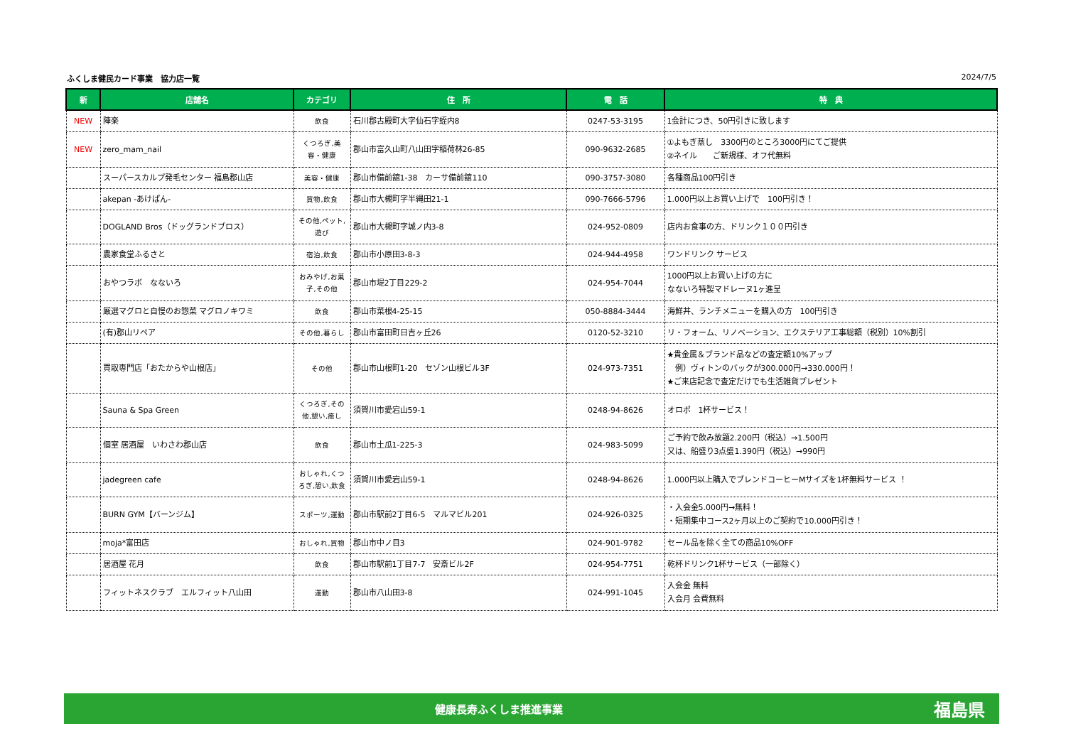ふくしま健民カード事業　協力店一覧 2024/7/5
| 新 | 店舗名 | カテゴリ | 住 所 | 電 話 | 特 典 |
| --- | --- | --- | --- | --- | --- |
| NEW | 陣楽 | 飲食 | 石川郡古殿町大字仙石字蛭内8 | 0247-53-3195 | 1会計につき、50円引きに致します |
| NEW | zero_mam_nail | くつろぎ,美容・健康 | 郡山市富久山町八山田字稲荷林26-85 | 090-9632-2685 | ①よもぎ蒸し 3300円のところ3000円にてご提供 ②ネイル ご新規様、オフ代無料 |
| | スーパースカルプ発毛センター 福島郡山店 | 美容・健康 | 郡山市備前舘1-38 カーサ備前舘110 | 090-3757-3080 | 各種商品100円引き |
| | akepan -あけぱん- | 買物,飲食 | 郡山市大槻町字半縄田21-1 | 090-7666-5796 | 1.000円以上お買い上げで 100円引き！ |
| | DOGLAND Bros（ドッグランドブロス） | その他,ペット,遊び | 郡山市大槻町字城ノ内3-8 | 024-952-0809 | 店内お食事の方、ドリンク１００円引き |
| | 農家食堂ふるさと | 宿泊,飲食 | 郡山市小原田3-8-3 | 024-944-4958 | ワンドリンク サービス |
| | おやつラボ なないろ | おみやげ,お菓子,その他 | 郡山市堤2丁目229-2 | 024-954-7044 | 1000円以上お買い上げの方に なないろ特製マドレーヌ1ヶ進呈 |
| | 厳選マグロと自慢のお惣菜 マグロノキワミ | 飲食 | 郡山市菜根4-25-15 | 050-8884-3444 | 海鮮丼、ランチメニューを購入の方 100円引き |
| | (有)郡山リペア | その他,暮らし | 郡山市富田町日吉ヶ丘26 | 0120-52-3210 | リ・フォーム、リノベーション、エクステリア工事総額（税別）10%割引 |
| | 買取専門店「おたからや山根店」 | その他 | 郡山市山根町1-20 セゾン山根ビル3F | 024-973-7351 | ★貴金属＆ブランド品などの査定額10%アップ 例）ヴィトンのバックが300.000円→330.000円！ ★ご来店記念で査定だけでも生活雑貨プレゼント |
| | Sauna & Spa Green | くつろぎ,その他,憩い,癒し | 須賀川市愛宕山59-1 | 0248-94-8626 | オロポ 1杯サービス！ |
| | 個室 居酒屋 いわさわ郡山店 | 飲食 | 郡山市土瓜1-225-3 | 024-983-5099 | ご予約で飲み放題2.200円（税込）→1.500円 又は、船盛り3点盛1.390円（税込）→990円 |
| | jadegreen cafe | おしゃれ,くつろぎ,憩い,飲食 | 須賀川市愛宕山59-1 | 0248-94-8626 | 1.000円以上購入でブレンドコーヒーMサイズを1杯無料サービス ！ |
| | BURN GYM【バーンジム】 | スポーツ,運動 | 郡山市駅前2丁目6-5 マルマビル201 | 024-926-0325 | ・入会金5.000円→無料！ ・短期集中コース2ヶ月以上のご契約で10.000円引き！ |
| | moja*富田店 | おしゃれ,買物 | 郡山市中ノ目3 | 024-901-9782 | セール品を除く全ての商品10%OFF |
| | 居酒屋 花月 | 飲食 | 郡山市駅前1丁目7-7 安斎ビル2F | 024-954-7751 | 乾杯ドリンク1杯サービス（一部除く） |
| | フィットネスクラブ エルフィット八山田 | 運動 | 郡山市八山田3-8 | 024-991-1045 | 入会金 無料 入会月 会費無料 |
健康長寿ふくしま推進事業 福島県